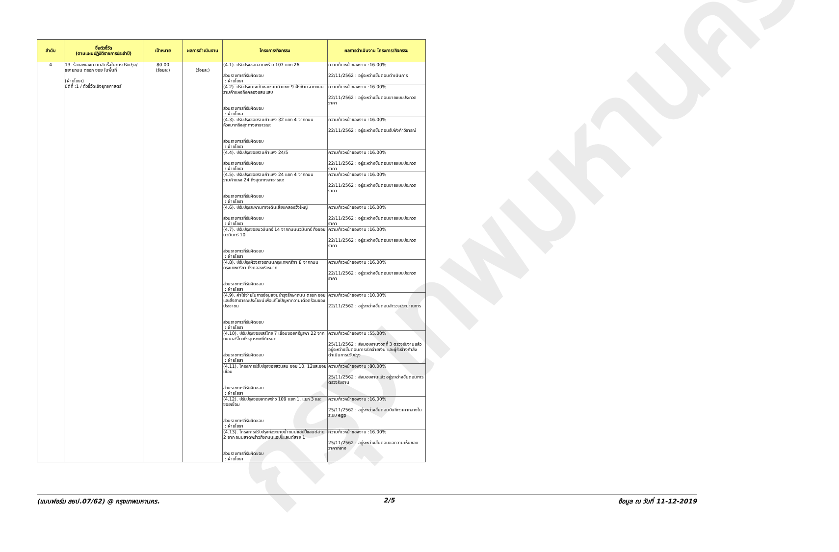กรุงเทพมหานคร
| ลำดับ | ชื่อตัวชี้วัด (ตามแผนปฏิบัติราชการประจำปี) | เป้าหมาย | ผลการดำเนินงาน | โครงการ/กิจกรรม | ผลการดำเนินงาน โครงการ/กิจกรรม |
| --- | --- | --- | --- | --- | --- |
| 4 | 13. ร้อยละของความสำเร็จในการปรับปรุง/ขยายถนน ตรอก ซอย ในพื้นที่ (ฝ่ายโยธา) มิติที่ :1 / ตัวชี้วัดเชิงยุทธศาสตร์ | 80.00 (ร้อยละ) | (ร้อยละ) | (4.1). ปรับปรุงซอยลาดพร้าว 107 แยก 26 ส่วนราชการที่รับผิดชอบ :: ฝ่ายโยธา | ความก้าวหน้าของงาน :16.00% 22/11/2562 : อยู่ระหว่างขั้นตอนดำเนินการ |
| | | | | (4.2). ปรับปรุงทางเท้าซอยรามคำแหง 9 ฝั่งซ้าย จากถนนรามคำแหงถึงคลองแสนแสบ ส่วนราชการที่รับผิดชอบ :: ฝ่ายโยธา | ความก้าวหน้าของงาน :16.00% 22/11/2562 : อยู่ระหว่างขั้นตอนขายแบบประกวดราคา |
| | | | | (4.3). ปรับปรุงซอยรามคำแหง 32 แยก 4 จากถนนหัวหมากถึงสุดทางสาธารณะ ส่วนราชการที่รับผิดชอบ :: ฝ่ายโยธา | ความก้าวหน้าของงาน :16.00% 22/11/2562 : อยู่ระหว่างขั้นตอนรับฟังคำวิจารณ์ |
| | | | | (4.4). ปรับปรุงซอยรามคำแหง 24/5 ส่วนราชการที่รับผิดชอบ :: ฝ่ายโยธา | ความก้าวหน้าของงาน :16.00% 22/11/2562 : อยู่ระหว่างขั้นตอนขายแบบประกวดราคา |
| | | | | (4.5). ปรับปรุงซอยรามคำแหง 24 แยก 4 จากถนนรามคำแหง 24 ถึงสุดทางสาธารณะ ส่วนราชการที่รับผิดชอบ :: ฝ่ายโยธา | ความก้าวหน้าของงาน :16.00% 22/11/2562 : อยู่ระหว่างขั้นตอนขายแบบประกวดราคา |
| | | | | (4.6). ปรับปรุงสะพานทางเดินเลียบคลองวังใหญ่ ส่วนราชการที่รับผิดชอบ :: ฝ่ายโยธา | ความก้าวหน้าของงาน :16.00% 22/11/2562 : อยู่ระหว่างขั้นตอนขายแบบประกวดราคา |
| | | | | (4.7). ปรับปรุงซอยนวมินทร์ 14 จากถนนนวมินทร์ ถึงซอยนวมินทร์ 10 ส่วนราชการที่รับผิดชอบ :: ฝ่ายโยธา | ความก้าวหน้าของงาน :16.00% 22/11/2562 : อยู่ระหว่างขั้นตอนขายแบบประกวดราคา |
| | | | | (4.8). ปรับปรุงผิวจราจรถนนกรุงเทพกรีฑา 8 จากถนนกรุงเทพกรีฑา ถึงคลองหัวหมาก ส่วนราชการที่รับผิดชอบ :: ฝ่ายโยธา | ความก้าวหน้าของงาน :16.00% 22/11/2562 : อยู่ระหว่างขั้นตอนขายแบบประกวดราคา |
| | | | | (4.9). ค่าใช้จ่ายในการซ่อมแซมบำรุงรักษาถนน ตรอก ซอยและสิ่งสาธารณประโยชน์เพื่อแก้ไขปัญหาความเดือดร้อนของประชาชน ส่วนราชการที่รับผิดชอบ :: ฝ่ายโยธา | ความก้าวหน้าของงาน :10.00% 22/11/2562 : อยู่ระหว่างขั้นตอนสำรวจประมาณการ |
| | | | | (4.10). ปรับปรุงซอยเสรีไทย 7 เชื่อมซอยศรีบูรพา 22 จากถนนเสรีไทยถึงสุดระยะที่กำหนด ส่วนราชการที่รับผิดชอบ :: ฝ่ายโยธา | ความก้าวหน้าของงาน :55.00% 25/11/2562 : ส่งมอบงานงวดที่ 3 ตรวจรับงานแล้ว อยู่ระหว่างขั้นตอนการเบิกจ่ายเงิน และผู้รับจ้างกำลังดำเนินการปรับปรุง |
| | | | | (4.11). โครงการปรับปรุงซอยสวนสน ซอย 10, 12และซอยเชื่อม ส่วนราชการที่รับผิดชอบ :: ฝ่ายโยธา | ความก้าวหน้าของงาน :80.00% 25/11/2562 : ส่งมอบงานแล้ว อยู่ระหว่างขั้นตอนการตรวจรับงาน |
| | | | | (4.12). ปรับปรุงซอยลาดพร้าว 109 แยก 1, แยก 3 และซอยเชื่อม ส่วนราชการที่รับผิดชอบ :: ฝ่ายโยธา | ความก้าวหน้าของงาน :16.00% 25/11/2562 : อยู่ระหว่างขั้นตอนบันทึกราคากลางในระบบ egp |
| | | | | (4.13). โครงการปรับปรุงท่อระบายน้ำถนนแฮปปี้แลนด์สาย 2 จาก ถนนลาดพร้าวถึงถนนแฮปปี้แลนด์สาย 1 ส่วนราชการที่รับผิดชอบ :: ฝ่ายโยธา | ความก้าวหน้าของงาน :16.00% 25/11/2562 : อยู่ระหว่างขั้นตอนขอความเห็นชอบราคากลาง |
(แบบฟอร์ม สยป.07/62) @ กรุงเทพมหานคร. 2/5 ข้อมูล ณ วันที่ 11-12-2019